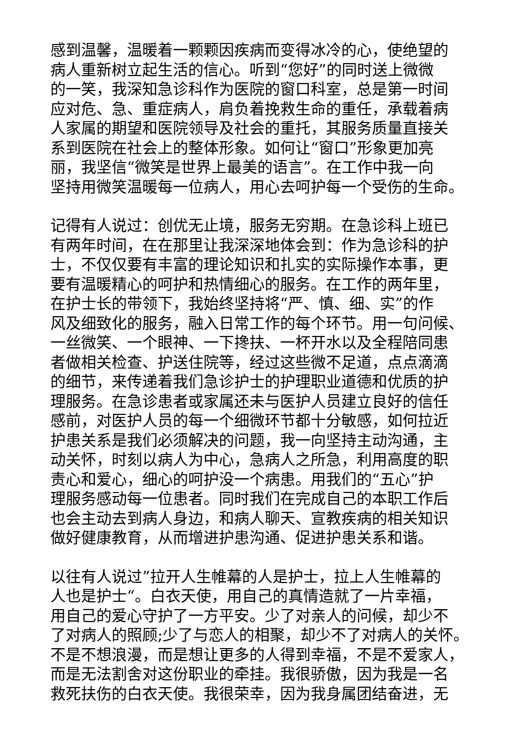感到温馨，温暖着一颗颗因疾病而变得冰冷的心，使绝望的
病人重新树立起生活的信心。听到“您好”的同时送上微微
的一笑，我深知急诊科作为医院的窗口科室，总是第一时间
应对危、急、重症病人，肩负着挽救生命的重任，承载着病
人家属的期望和医院领导及社会的重托，其服务质量直接关
系到医院在社会上的整体形象。如何让“窗口”形象更加亮
丽，我坚信“微笑是世界上最美的语言”。在工作中我一向
坚持用微笑温暖每一位病人，用心去呵护每一个受伤的生命。
记得有人说过：创优无止境，服务无穷期。在急诊科上班已
有两年时间，在在那里让我深深地体会到：作为急诊科的护
士，不仅仅要有丰富的理论知识和扎实的实际操作本事，更
要有温暖精心的呵护和热情细心的服务。在工作的两年里，
在护士长的带领下，我始终坚持将“严、慎、细、实”的作
风及细致化的服务，融入日常工作的每个环节。用一句问候、
一丝微笑、一个眼神、一下搀扶、一杯开水以及全程陪同患
者做相关检查、护送住院等，经过这些微不足道，点点滴滴
的细节，来传递着我们急诊护士的护理职业道德和优质的护
理服务。在急诊患者或家属还未与医护人员建立良好的信任
感前，对医护人员的每一个细微环节都十分敏感，如何拉近
护患关系是我们必须解决的问题，我一向坚持主动沟通，主
动关怀，时刻以病人为中心，急病人之所急，利用高度的职
责心和爱心，细心的呵护没一个病患。用我们的“五心”护
理服务感动每一位患者。同时我们在完成自己的本职工作后
也会主动去到病人身边，和病人聊天、宣教疾病的相关知识
做好健康教育，从而增进护患沟通、促进护患关系和谐。
以往有人说过”拉开人生帷幕的人是护士，拉上人生帷幕的
人也是护士“。白衣天使，用自己的真情造就了一片幸福，
用自己的爱心守护了一方平安。少了对亲人的问候，却少不
了对病人的照顾;少了与恋人的相聚，却少不了对病人的关怀。
不是不想浪漫，而是想让更多的人得到幸福，不是不爱家人，
而是无法割舍对这份职业的牵挂。我很骄傲，因为我是一名
救死扶伤的白衣天使。我很荣幸，因为我身属团结奋进，无